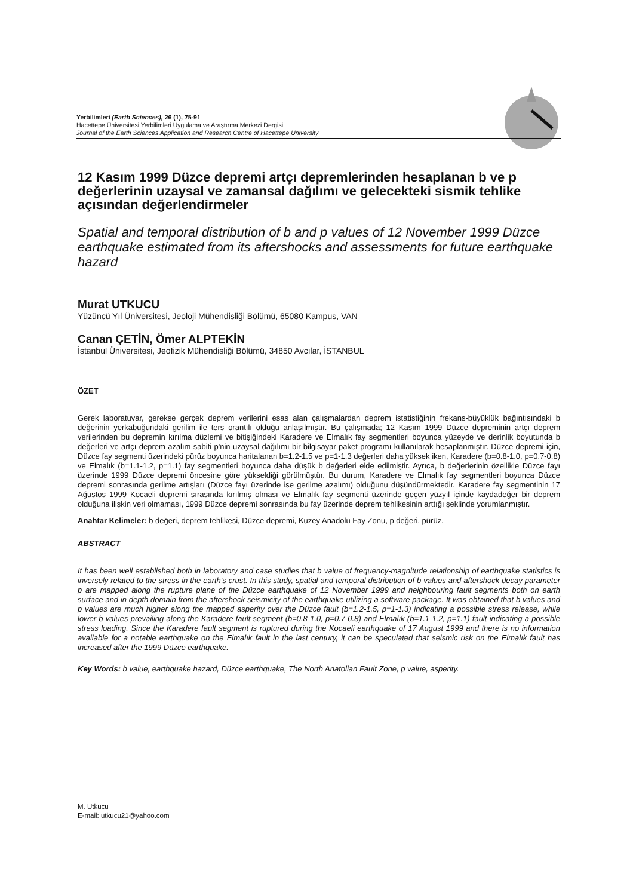Yerbilimleri (Earth Sciences), 26 (1), 75-91
Hacettepe Üniversitesi Yerbilimleri Uygulama ve Araştırma Merkezi Dergisi
Journal of the Earth Sciences Application and Research Centre of Hacettepe University
12 Kasım 1999 Düzce depremi artçı depremlerinden hesaplanan b ve p değerlerinin uzaysal ve zamansal dağılımı ve gelecekteki sismik tehlike açısından değerlendirmeler
Spatial and temporal distribution of b and p values of 12 November 1999 Düzce earthquake estimated from its aftershocks and assessments for future earthquake hazard
Murat UTKUCU
Yüzüncü Yıl Üniversitesi, Jeoloji Mühendisliği Bölümü, 65080 Kampus, VAN
Canan ÇETİN, Ömer ALPTEKİN
İstanbul Üniversitesi, Jeofizik Mühendisliği Bölümü, 34850 Avcılar, İSTANBUL
ÖZET
Gerek laboratuvar, gerekse gerçek deprem verilerini esas alan çalışmalardan deprem istatistiğinin frekans-büyüklük bağıntısındaki b değerinin yerkabuğundaki gerilim ile ters orantılı olduğu anlaşılmıştır. Bu çalışmada; 12 Kasım 1999 Düzce depreminin artçı deprem verilerinden bu depremin kırılma düzlemi ve bitişiğindeki Karadere ve Elmalık fay segmentleri boyunca yüzeyde ve derinlik boyutunda b değerleri ve artçı deprem azalım sabiti p'nin uzaysal dağılımı bir bilgisayar paket programı kullanılarak hesaplanmıştır. Düzce depremi için, Düzce fay segmenti üzerindeki pürüz boyunca haritalanan b=1.2-1.5 ve p=1-1.3 değerleri daha yüksek iken, Karadere (b=0.8-1.0, p=0.7-0.8) ve Elmalık (b=1.1-1.2, p=1.1) fay segmentleri boyunca daha düşük b değerleri elde edilmiştir. Ayrıca, b değerlerinin özellikle Düzce fayı üzerinde 1999 Düzce depremi öncesine göre yükseldiği görülmüştür. Bu durum, Karadere ve Elmalık fay segmentleri boyunca Düzce depremi sonrasında gerilme artışları (Düzce fayı üzerinde ise gerilme azalımı) olduğunu düşündürmektedir. Karadere fay segmentinin 17 Ağustos 1999 Kocaeli depremi sırasında kırılmış olması ve Elmalık fay segmenti üzerinde geçen yüzyıl içinde kaydadeğer bir deprem olduğuna ilişkin veri olmaması, 1999 Düzce depremi sonrasında bu fay üzerinde deprem tehlikesinin arttığı şeklinde yorumlanmıştır.
Anahtar Kelimeler: b değeri, deprem tehlikesi, Düzce depremi, Kuzey Anadolu Fay Zonu, p değeri, pürüz.
ABSTRACT
It has been well established both in laboratory and case studies that b value of frequency-magnitude relationship of earthquake statistics is inversely related to the stress in the earth's crust. In this study, spatial and temporal distribution of b values and aftershock decay parameter p are mapped along the rupture plane of the Düzce earthquake of 12 November 1999 and neighbouring fault segments both on earth surface and in depth domain from the aftershock seismicity of the earthquake utilizing a software package. It was obtained that b values and p values are much higher along the mapped asperity over the Düzce fault (b=1.2-1.5, p=1-1.3) indicating a possible stress release, while lower b values prevailing along the Karadere fault segment (b=0.8-1.0, p=0.7-0.8) and Elmalık (b=1.1-1.2, p=1.1) fault indicating a possible stress loading. Since the Karadere fault segment is ruptured during the Kocaeli earthquake of 17 August 1999 and there is no information available for a notable earthquake on the Elmalık fault in the last century, it can be speculated that seismic risk on the Elmalık fault has increased after the 1999 Düzce earthquake.
Key Words: b value, earthquake hazard, Düzce earthquake, The North Anatolian Fault Zone, p value, asperity.
M. Utkucu
E-mail: utkucu21@yahoo.com